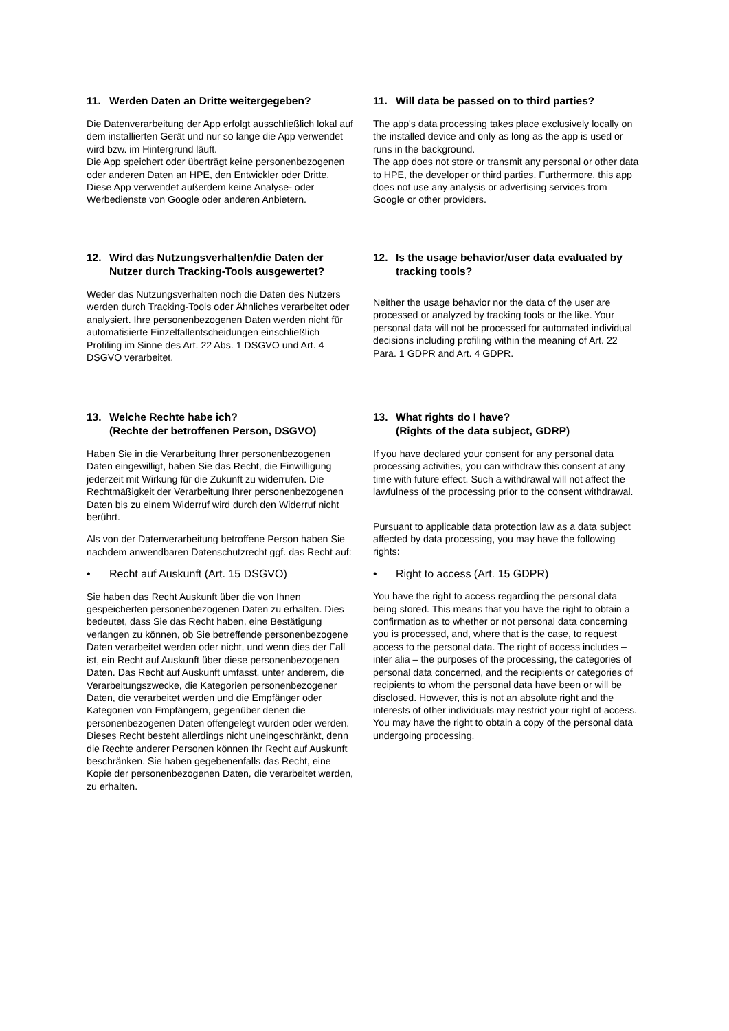11. Werden Daten an Dritte weitergegeben?
Die Datenverarbeitung der App erfolgt ausschließlich lokal auf dem installierten Gerät und nur so lange die App verwendet wird bzw. im Hintergrund läuft.
Die App speichert oder überträgt keine personenbezogenen oder anderen Daten an HPE, den Entwickler oder Dritte. Diese App verwendet außerdem keine Analyse- oder Werbedienste von Google oder anderen Anbietern.
11. Will data be passed on to third parties?
The app's data processing takes place exclusively locally on the installed device and only as long as the app is used or runs in the background.
The app does not store or transmit any personal or other data to HPE, the developer or third parties. Furthermore, this app does not use any analysis or advertising services from Google or other providers.
12. Wird das Nutzungsverhalten/die Daten der Nutzer durch Tracking-Tools ausgewertet?
Weder das Nutzungsverhalten noch die Daten des Nutzers werden durch Tracking-Tools oder Ähnliches verarbeitet oder analysiert. Ihre personenbezogenen Daten werden nicht für automatisierte Einzelfallentscheidungen einschließlich Profiling im Sinne des Art. 22 Abs. 1 DSGVO und Art. 4 DSGVO verarbeitet.
12. Is the usage behavior/user data evaluated by tracking tools?
Neither the usage behavior nor the data of the user are processed or analyzed by tracking tools or the like. Your personal data will not be processed for automated individual decisions including profiling within the meaning of Art. 22 Para. 1 GDPR and Art. 4 GDPR.
13. Welche Rechte habe ich?
(Rechte der betroffenen Person, DSGVO)
Haben Sie in die Verarbeitung Ihrer personenbezogenen Daten eingewilligt, haben Sie das Recht, die Einwilligung jederzeit mit Wirkung für die Zukunft zu widerrufen. Die Rechtmäßigkeit der Verarbeitung Ihrer personenbezogenen Daten bis zu einem Widerruf wird durch den Widerruf nicht berührt.
Als von der Datenverarbeitung betroffene Person haben Sie nachdem anwendbaren Datenschutzrecht ggf. das Recht auf:
• Recht auf Auskunft (Art. 15 DSGVO)
Sie haben das Recht Auskunft über die von Ihnen gespeicherten personenbezogenen Daten zu erhalten. Dies bedeutet, dass Sie das Recht haben, eine Bestätigung verlangen zu können, ob Sie betreffende personenbezogene Daten verarbeitet werden oder nicht, und wenn dies der Fall ist, ein Recht auf Auskunft über diese personenbezogenen Daten. Das Recht auf Auskunft umfasst, unter anderem, die Verarbeitungszwecke, die Kategorien personenbezogener Daten, die verarbeitet werden und die Empfänger oder Kategorien von Empfängern, gegenüber denen die personenbezogenen Daten offengelegt wurden oder werden. Dieses Recht besteht allerdings nicht uneingeschränkt, denn die Rechte anderer Personen können Ihr Recht auf Auskunft beschränken. Sie haben gegebenenfalls das Recht, eine Kopie der personenbezogenen Daten, die verarbeitet werden, zu erhalten.
13. What rights do I have?
(Rights of the data subject, GDRP)
If you have declared your consent for any personal data processing activities, you can withdraw this consent at any time with future effect. Such a withdrawal will not affect the lawfulness of the processing prior to the consent withdrawal.
Pursuant to applicable data protection law as a data subject affected by data processing, you may have the following rights:
• Right to access (Art. 15 GDPR)
You have the right to access regarding the personal data being stored. This means that you have the right to obtain a confirmation as to whether or not personal data concerning you is processed, and, where that is the case, to request access to the personal data. The right of access includes – inter alia – the purposes of the processing, the categories of personal data concerned, and the recipients or categories of recipients to whom the personal data have been or will be disclosed. However, this is not an absolute right and the interests of other individuals may restrict your right of access. You may have the right to obtain a copy of the personal data undergoing processing.